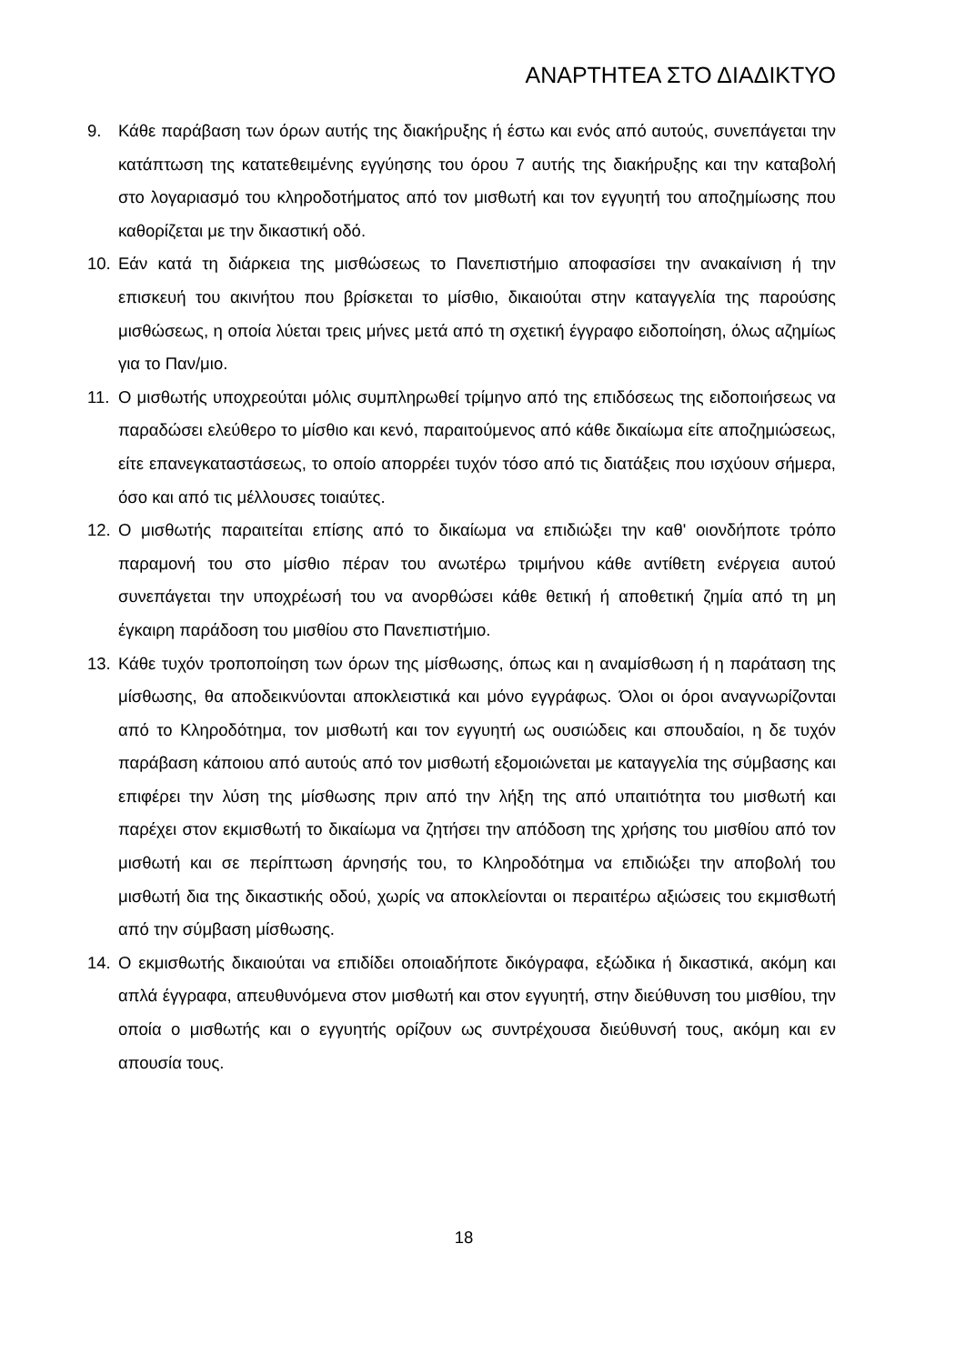ΑΝΑΡΤΗΤΕΑ ΣΤΟ ΔΙΑΔΙΚΤΥΟ
9. Κάθε παράβαση των όρων αυτής της διακήρυξης ή έστω και ενός από αυτούς, συνεπάγεται την κατάπτωση της κατατεθειμένης εγγύησης του όρου 7 αυτής της διακήρυξης και την καταβολή στο λογαριασμό του κληροδοτήματος από τον μισθωτή και τον εγγυητή του αποζημίωσης που καθορίζεται με την δικαστική οδό.
10. Εάν κατά τη διάρκεια της μισθώσεως το Πανεπιστήμιο αποφασίσει την ανακαίνιση ή την επισκευή του ακινήτου που βρίσκεται το μίσθιο, δικαιούται στην καταγγελία της παρούσης μισθώσεως, η οποία λύεται τρεις μήνες μετά από τη σχετική έγγραφο ειδοποίηση, όλως αζημίως για το Παν/μιο.
11. Ο μισθωτής υποχρεούται μόλις συμπληρωθεί τρίμηνο από της επιδόσεως της ειδοποιήσεως να παραδώσει ελεύθερο το μίσθιο και κενό, παραιτούμενος από κάθε δικαίωμα είτε αποζημιώσεως, είτε επανεγκαταστάσεως, το οποίο απορρέει τυχόν τόσο από τις διατάξεις που ισχύουν σήμερα, όσο και από τις μέλλουσες τοιαύτες.
12. Ο μισθωτής παραιτείται επίσης από το δικαίωμα να επιδιώξει την καθ' οιονδήποτε τρόπο παραμονή του στο μίσθιο πέραν του ανωτέρω τριμήνου κάθε αντίθετη ενέργεια αυτού συνεπάγεται την υποχρέωσή του να ανορθώσει κάθε θετική ή αποθετική ζημία από τη μη έγκαιρη παράδοση του μισθίου στο Πανεπιστήμιο.
13. Κάθε τυχόν τροποποίηση των όρων της μίσθωσης, όπως και η αναμίσθωση ή η παράταση της μίσθωσης, θα αποδεικνύονται αποκλειστικά και μόνο εγγράφως. Όλοι οι όροι αναγνωρίζονται από το Κληροδότημα, τον μισθωτή και τον εγγυητή ως ουσιώδεις και σπουδαίοι, η δε τυχόν παράβαση κάποιου από αυτούς από τον μισθωτή εξομοιώνεται με καταγγελία της σύμβασης και επιφέρει την λύση της μίσθωσης πριν από την λήξη της από υπαιτιότητα του μισθωτή και παρέχει στον εκμισθωτή το δικαίωμα να ζητήσει την απόδοση της χρήσης του μισθίου από τον μισθωτή και σε περίπτωση άρνησής του, το Κληροδότημα να επιδιώξει την αποβολή του μισθωτή δια της δικαστικής οδού, χωρίς να αποκλείονται οι περαιτέρω αξιώσεις του εκμισθωτή από την σύμβαση μίσθωσης.
14. Ο εκμισθωτής δικαιούται να επιδίδει οποιαδήποτε δικόγραφα, εξώδικα ή δικαστικά, ακόμη και απλά έγγραφα, απευθυνόμενα στον μισθωτή και στον εγγυητή, στην διεύθυνση του μισθίου, την οποία ο μισθωτής και ο εγγυητής ορίζουν ως συντρέχουσα διεύθυνσή τους, ακόμη και εν απουσία τους.
18